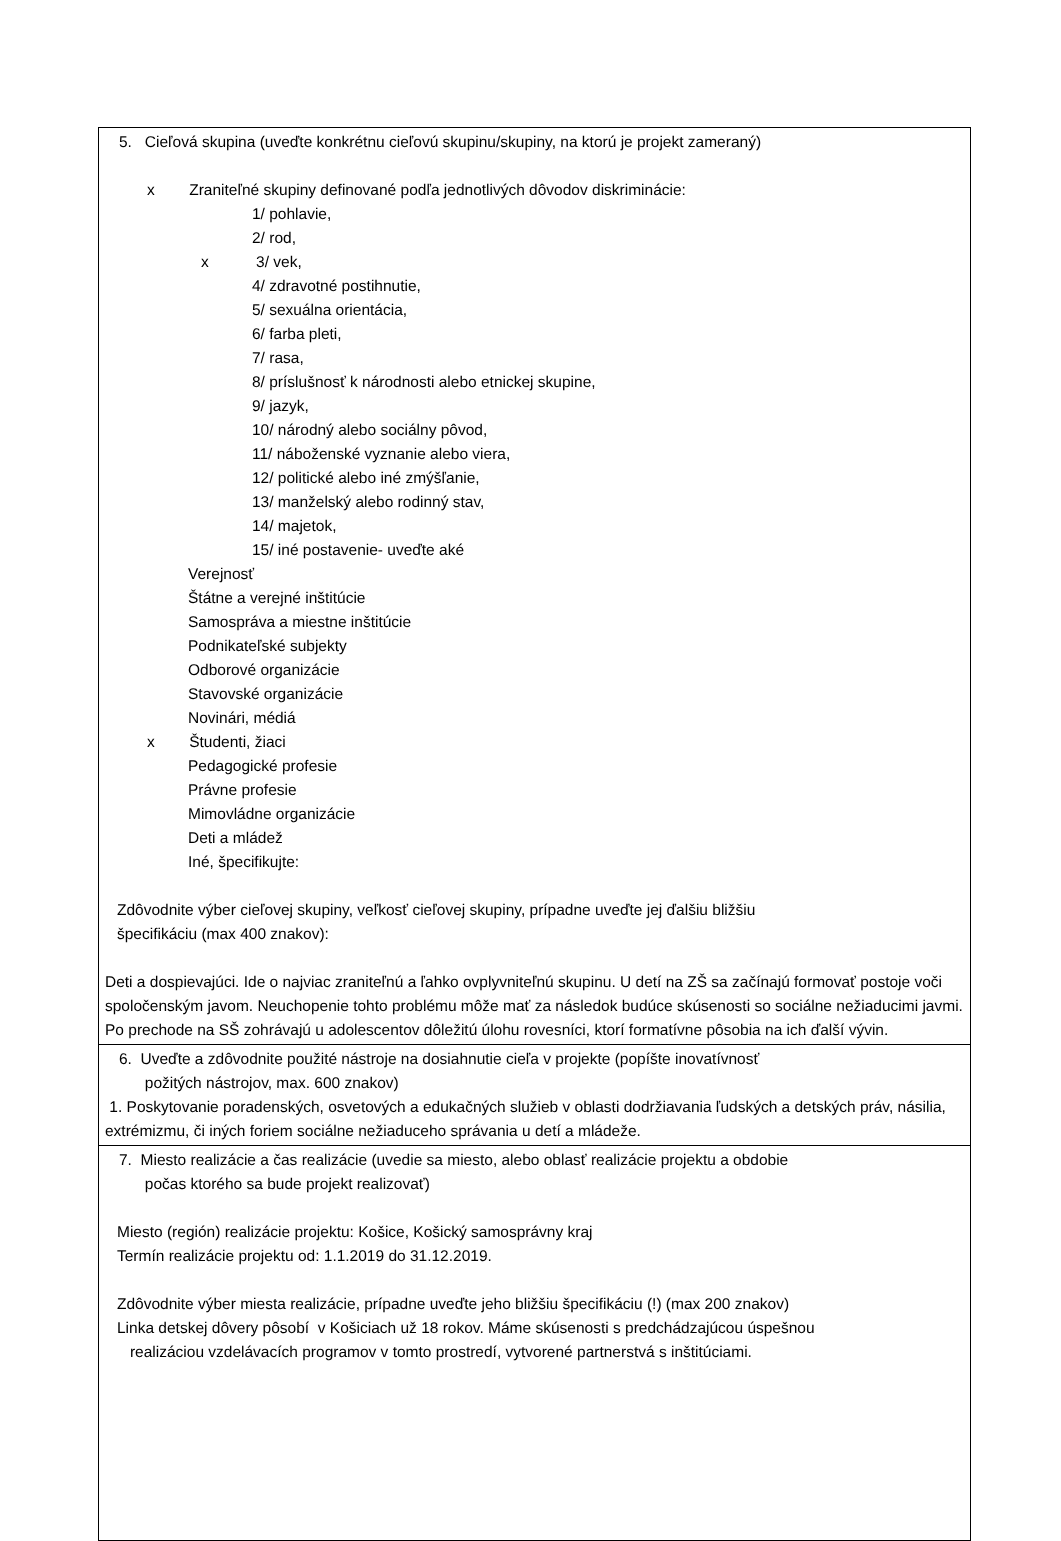| 5. Cieľová skupina (uveďte konkrétnu cieľovú skupinu/skupiny, na ktorú je projekt zameraný) x Zraniteľné skupiny definované podľa jednotlivých dôvodov diskriminácie: 1/ pohlavie, 2/ rod, x 3/ vek, 4/ zdravotné postihnutie, 5/ sexuálna orientácia, 6/ farba pleti, 7/ rasa, 8/ príslušnosť k národnosti alebo etnickej skupine, 9/ jazyk, 10/ národný alebo sociálny pôvod, 11/ náboženské vyznanie alebo viera, 12/ politické alebo iné zmýšľanie, 13/ manželský alebo rodinný stav, 14/ majetok, 15/ iné postavenie- uveďte aké Verejnosť Štátne a verejné inštitúcie Samospráva a miestne inštitúcie Podnikateľské subjekty Odborové organizácie Stavovské organizácie Novinári, médiá x Študenti, žiaci Pedagogické profesie Právne profesie Mimovládne organizácie Deti a mládež Iné, špecifikujte: Zdôvodnite výber cieľovej skupiny, veľkosť cieľovej skupiny, prípadne uveďte jej ďalšiu bližšiu špecifikáciu (max 400 znakov): Deti a dospievajúci. Ide o najviac zraniteľnú a ľahko ovplyvniteľnú skupinu. U detí na ZŠ sa začínajú formovať postoje voči spoločenským javom. Neuchopenie tohto problému môže mať za následok budúce skúsenosti so sociálne nežiaducimi javmi. Po prechode na SŠ zohrávajú u adolescentov dôležitú úlohu rovesníci, ktorí formatívne pôsobia na ich ďalší vývin. |
| 6. Uveďte a zdôvodnite použité nástroje na dosiahnutie cieľa v projekte (popíšte inovatívnosť požitých nástrojov, max. 600 znakov) 1. Poskytovanie poradenských, osvetových a edukačných služieb v oblasti dodržiavania ľudských a detských práv, násilia, extrémizmu, či iných foriem sociálne nežiaduceho správania u detí a mládeže. |
| 7. Miesto realizácie a čas realizácie (uvedie sa miesto, alebo oblasť realizácie projektu a obdobie počas ktorého sa bude projekt realizovať) Miesto (región) realizácie projektu: Košice, Košický samosprávny kraj Termín realizácie projektu od: 1.1.2019 do 31.12.2019. Zdôvodnite výber miesta realizácie, prípadne uveďte jeho bližšiu špecifikáciu (!) (max 200 znakov) Linka detskej dôvery pôsobí v Košiciach už 18 rokov. Máme skúsenosti s predchádzajúcou úspešnou realizáciou vzdelávacích programov v tomto prostredí, vytvorené partnerstvá s inštitúciami. |